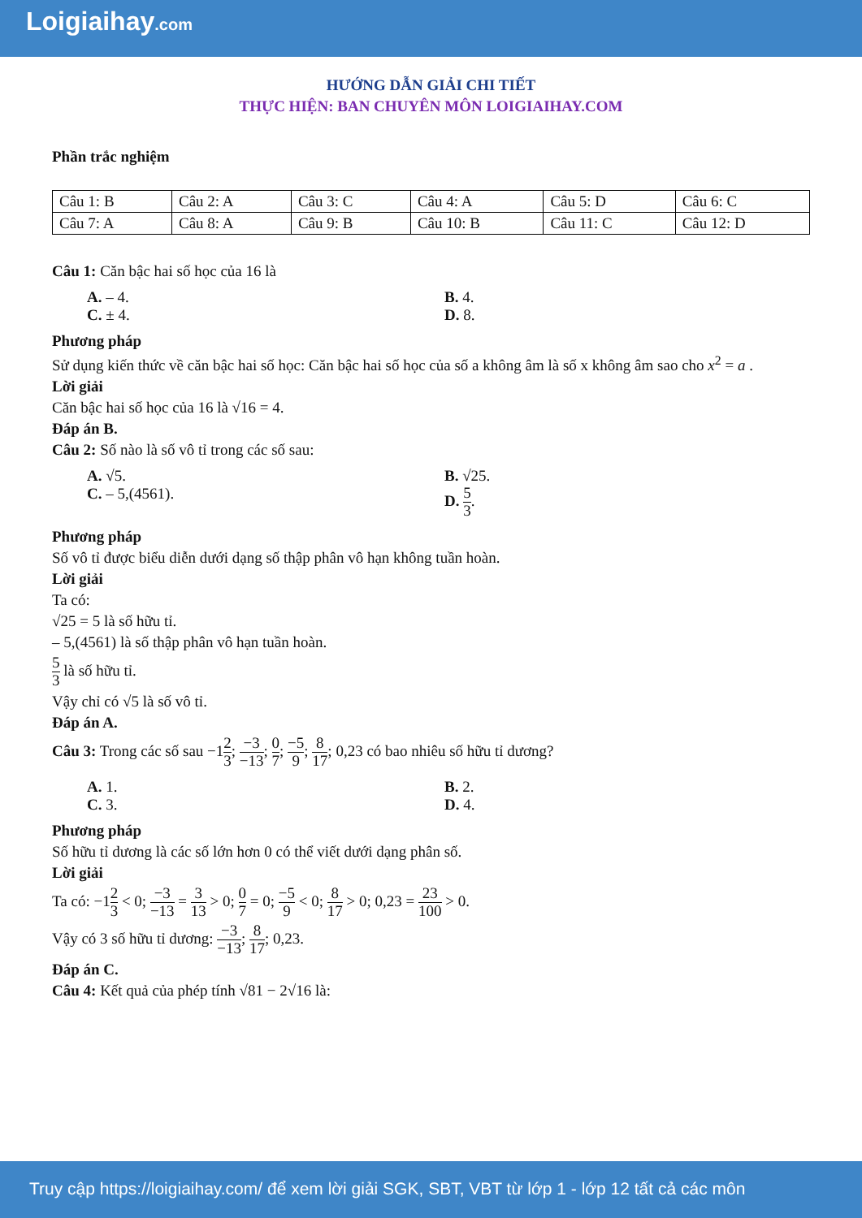Loigiaihay.com
HƯỚNG DẪN GIẢI CHI TIẾT
THỰC HIỆN: BAN CHUYÊN MÔN LOIGIAIHAY.COM
Phần trắc nghiệm
| Câu 1: B | Câu 2: A | Câu 3: C | Câu 4: A | Câu 5: D | Câu 6: C |
| Câu 7: A | Câu 8: A | Câu 9: B | Câu 10: B | Câu 11: C | Câu 12: D |
Câu 1: Căn bậc hai số học của 16 là
A. – 4.
B. 4.
C. ± 4.
D. 8.
Phương pháp
Sử dụng kiến thức về căn bậc hai số học: Căn bậc hai số học của số a không âm là số x không âm sao cho x<sup>2</sup> = a .
Lời giải
Căn bậc hai số học của 16 là √16 = 4.
Đáp án B.
Câu 2: Số nào là số vô tỉ trong các số sau:
A. √5.
B. √25.
C. – 5,(4561).
D. 5 3.
Phương pháp
Số vô tỉ được biểu diễn dưới dạng số thập phân vô hạn không tuần hoàn.
Lời giải
Ta có:
√25 = 5 là số hữu tỉ.
– 5,(4561) là số thập phân vô hạn tuần hoàn.
5 3 là số hữu tỉ.
Vậy chỉ có √5 là số vô tỉ.
Đáp án A.
Câu 3: Trong các số sau −12 3; −3 −13; 0 7; −5 9; 8 17; 0,23 có bao nhiêu số hữu tỉ dương?
A. 1.
B. 2.
C. 3.
D. 4.
Phương pháp
Số hữu tỉ dương là các số lớn hơn 0 có thể viết dưới dạng phân số.
Lời giải
Ta có: −12 3 < 0; −3 −13 = 3 13 > 0; 0 7 = 0; −5 9 < 0; 8 17 > 0; 0,23 = 23 100 > 0.
Vậy có 3 số hữu tỉ dương: −3 −13; 8 17; 0,23.
Đáp án C.
Câu 4: Kết quả của phép tính √81 − 2√16 là:
Truy cập https://loigiaihay.com/ để xem lời giải SGK, SBT, VBT từ lớp 1 - lớp 12 tất cả các môn